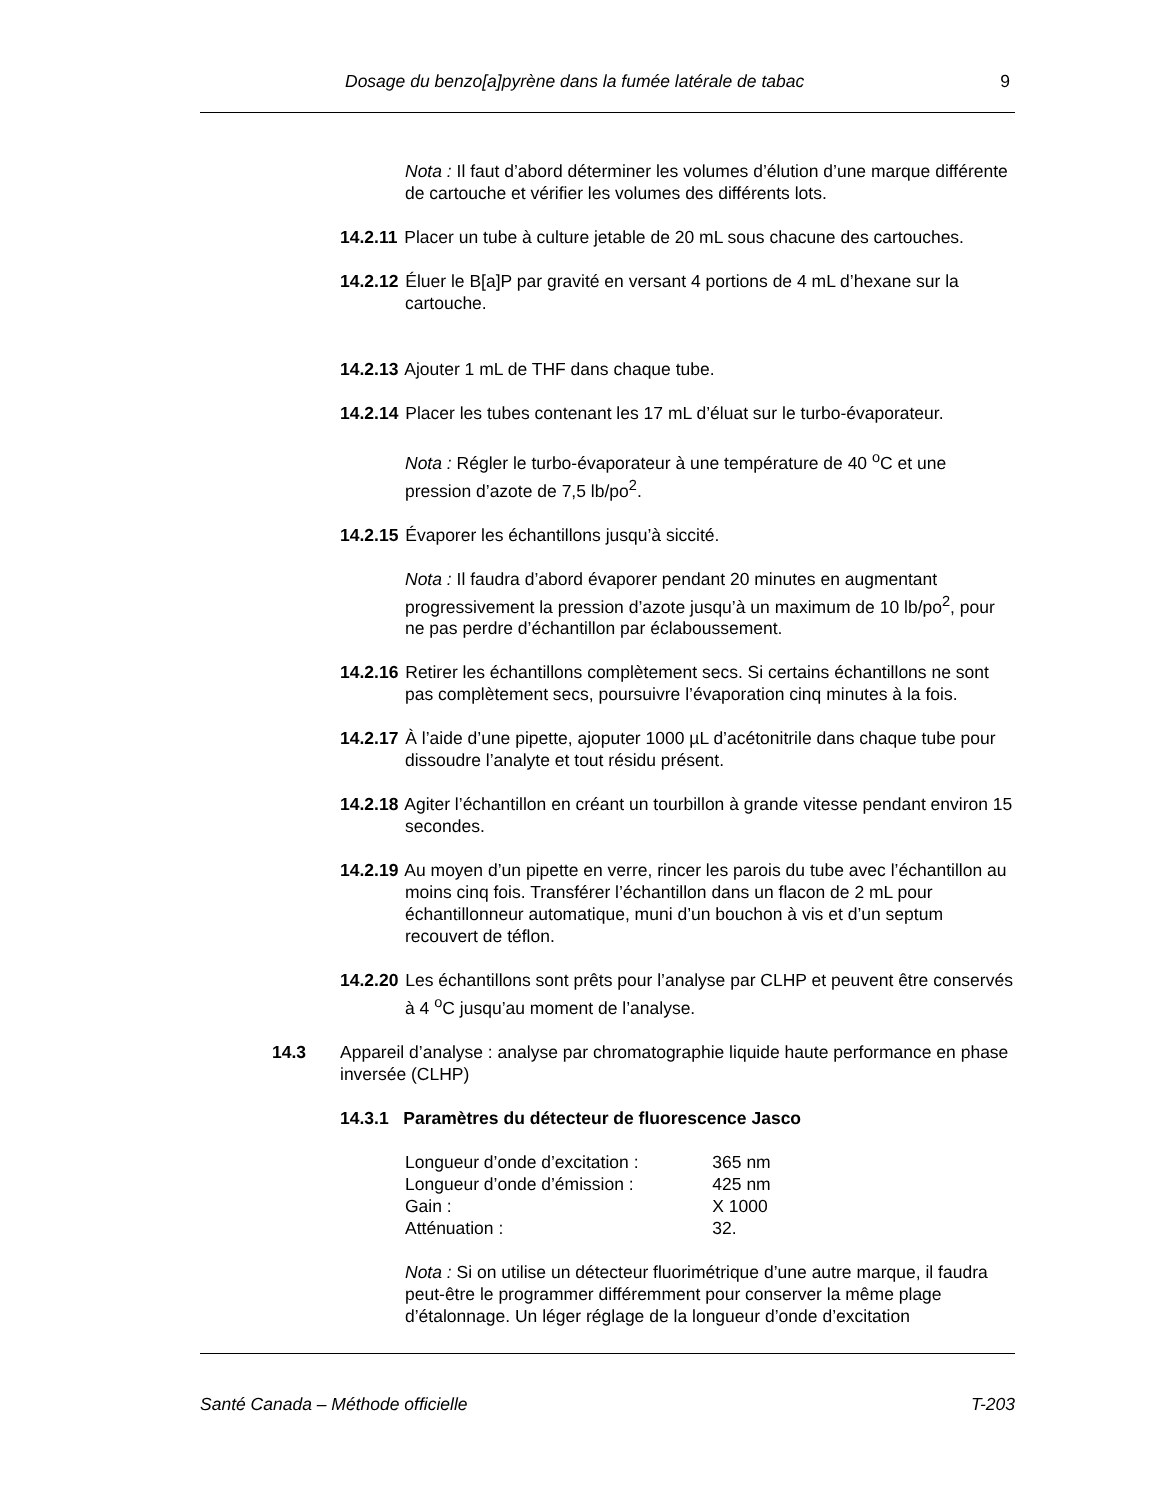Dosage du benzo[a]pyrène dans la fumée latérale de tabac 9
Nota : Il faut d’abord déterminer les volumes d’élution d’une marque différente de cartouche et vérifier les volumes des différents lots.
14.2.11 Placer un tube à culture jetable de 20 mL sous chacune des cartouches.
14.2.12 Éluer le B[a]P par gravité en versant 4 portions de 4 mL d’hexane sur la cartouche.
14.2.13 Ajouter 1 mL de THF dans chaque tube.
14.2.14 Placer les tubes contenant les 17 mL d’éluat sur le turbo-évaporateur.
Nota : Régler le turbo-évaporateur à une température de 40 <sup>o</sup>C et une pression d’azote de 7,5 lb/po<sup>2</sup>.
14.2.15 Évaporer les échantillons jusqu’à siccité.
Nota : Il faudra d’abord évaporer pendant 20 minutes en augmentant progressivement la pression d’azote jusqu’à un maximum de 10 lb/po<sup>2</sup>, pour ne pas perdre d’échantillon par éclaboussement.
14.2.16 Retirer les échantillons complètement secs. Si certains échantillons ne sont pas complètement secs, poursuivre l’évaporation cinq minutes à la fois.
14.2.17 À l’aide d’une pipette, ajoputer 1000 µL d’acétonitrile dans chaque tube pour dissoudre l’analyte et tout résidu présent.
14.2.18 Agiter l’échantillon en créant un tourbillon à grande vitesse pendant environ 15 secondes.
14.2.19 Au moyen d’un pipette en verre, rincer les parois du tube avec l’échantillon au moins cinq fois. Transférer l’échantillon dans un flacon de 2 mL pour échantillonneur automatique, muni d’un bouchon à vis et d’un septum recouvert de téflon.
14.2.20 Les échantillons sont prêts pour l’analyse par CLHP et peuvent être conservés à 4 <sup>o</sup>C jusqu’au moment de l’analyse.
14.3 Appareil d’analyse : analyse par chromatographie liquide haute performance en phase inversée (CLHP)
14.3.1 Paramètres du détecteur de fluorescence Jasco
| Longueur d’onde d’excitation : | 365 nm |
| Longueur d’onde d’émission : | 425 nm |
| Gain : | X 1000 |
| Atténuation : | 32. |
Nota : Si on utilise un détecteur fluorimétrique d’une autre marque, il faudra peut-être le programmer différemment pour conserver la même plage d’étalonnage. Un léger réglage de la longueur d’onde d’excitation
Santé Canada – Méthode officielle T-203